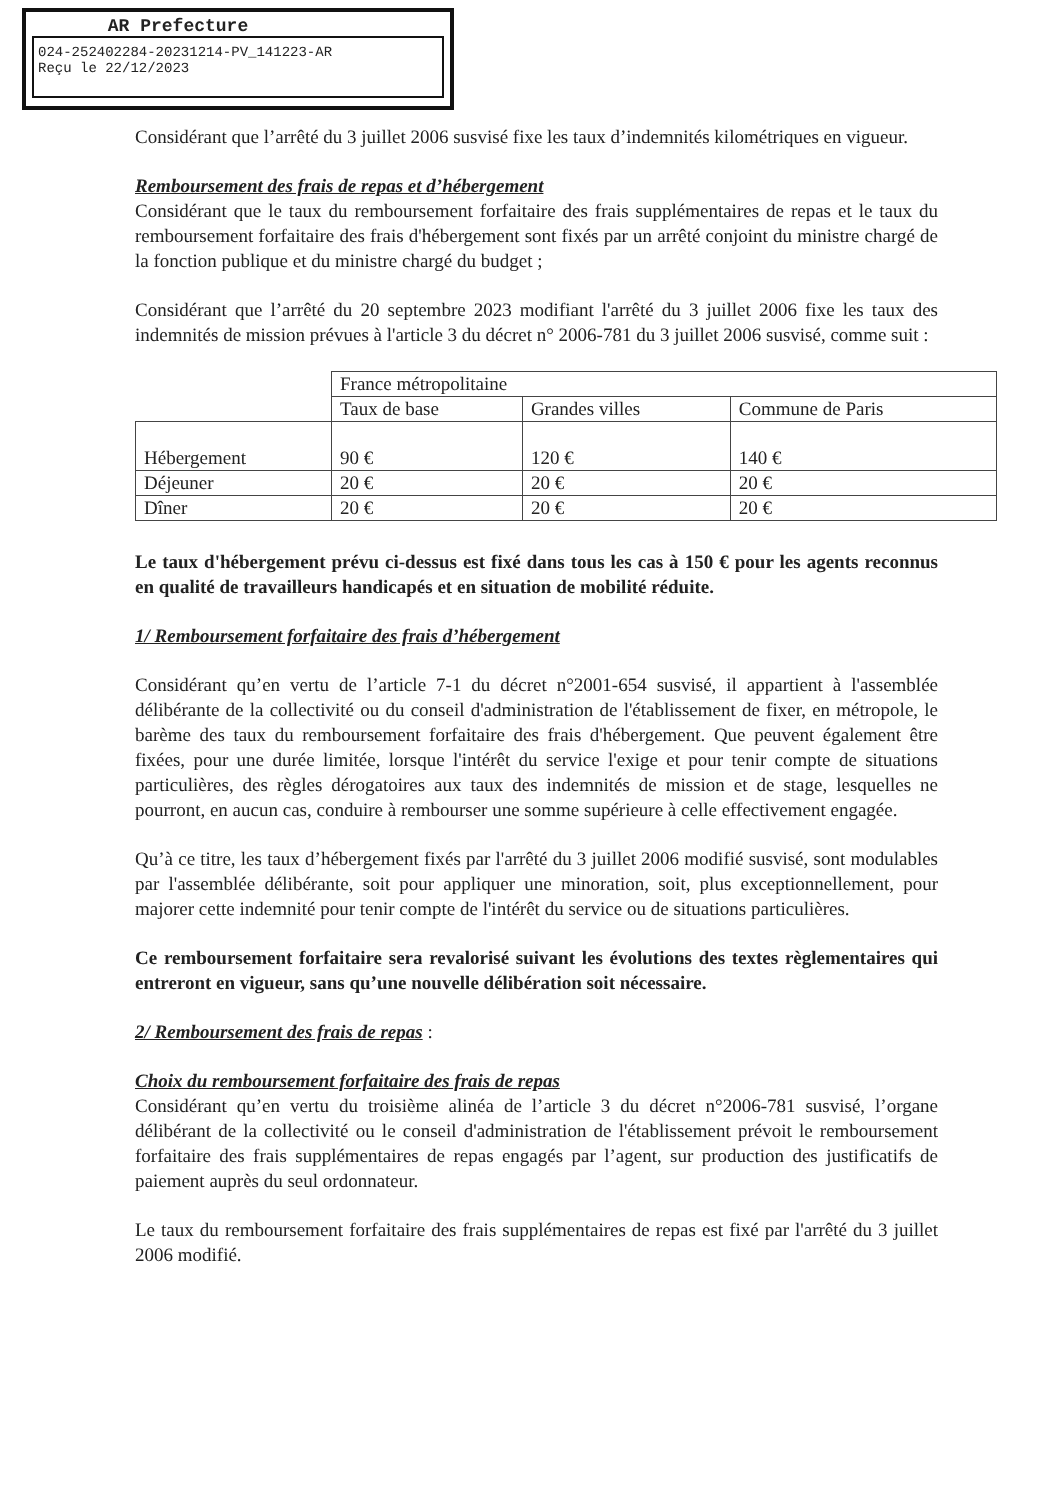AR Prefecture
024-252402284-20231214-PV_141223-AR
Reçu le 22/12/2023
Considérant que l’arrêté du 3 juillet 2006 susvisé fixe les taux d’indemnités kilométriques en vigueur.
Remboursement des frais de repas et d’hébergement
Considérant que le taux du remboursement forfaitaire des frais supplémentaires de repas et le taux du remboursement forfaitaire des frais d'hébergement sont fixés par un arrêté conjoint du ministre chargé de la fonction publique et du ministre chargé du budget ;
Considérant que l’arrêté du 20 septembre 2023 modifiant l'arrêté du 3 juillet 2006 fixe les taux des indemnités de mission prévues à l'article 3 du décret n° 2006-781 du 3 juillet 2006 susvisé, comme suit :
| | France métropolitaine | | |
| | Taux de base | Grandes villes | Commune de Paris |
| Hébergement | 90 € | 120 € | 140 € |
| Déjeuner | 20 € | 20 € | 20 € |
| Dîner | 20 € | 20 € | 20 € |
Le taux d'hébergement prévu ci-dessus est fixé dans tous les cas à 150 € pour les agents reconnus en qualité de travailleurs handicapés et en situation de mobilité réduite.
1/ Remboursement forfaitaire des frais d’hébergement
Considérant qu’en vertu de l’article 7-1 du décret n°2001-654 susvisé, il appartient à l'assemblée délibérante de la collectivité ou du conseil d'administration de l'établissement de fixer, en métropole, le barème des taux du remboursement forfaitaire des frais d'hébergement. Que peuvent également être fixées, pour une durée limitée, lorsque l'intérêt du service l'exige et pour tenir compte de situations particulières, des règles dérogatoires aux taux des indemnités de mission et de stage, lesquelles ne pourront, en aucun cas, conduire à rembourser une somme supérieure à celle effectivement engagée.
Qu’à ce titre, les taux d’hébergement fixés par l'arrêté du 3 juillet 2006 modifié susvisé, sont modulables par l'assemblée délibérante, soit pour appliquer une minoration, soit, plus exceptionnellement, pour majorer cette indemnité pour tenir compte de l'intérêt du service ou de situations particulières.
Ce remboursement forfaitaire sera revalorisé suivant les évolutions des textes règlementaires qui entreront en vigueur, sans qu’une nouvelle délibération soit nécessaire.
2/ Remboursement des frais de repas :
Choix du remboursement forfaitaire des frais de repas
Considérant qu’en vertu du troisième alinéa de l’article 3 du décret n°2006-781 susvisé, l’organe délibérant de la collectivité ou le conseil d'administration de l'établissement prévoit le remboursement forfaitaire des frais supplémentaires de repas engagés par l’agent, sur production des justificatifs de paiement auprès du seul ordonnateur.
Le taux du remboursement forfaitaire des frais supplémentaires de repas est fixé par l'arrêté du 3 juillet 2006 modifié.